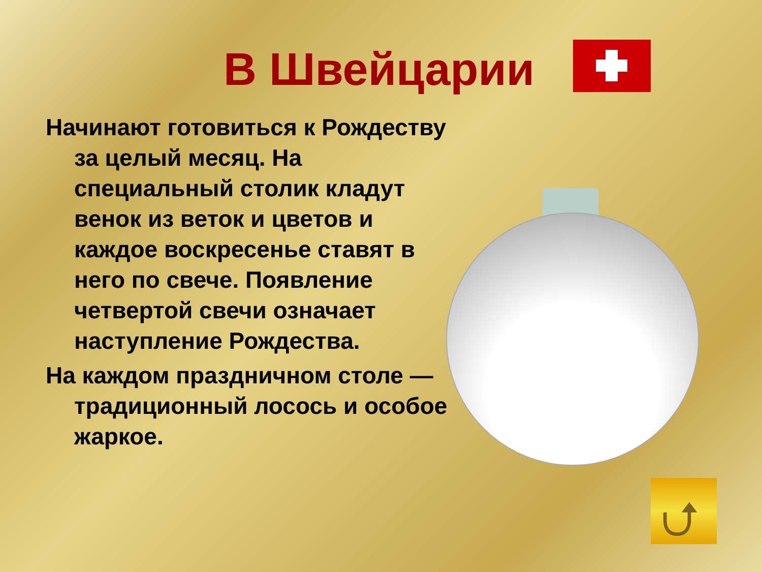В Швейцарии
Начинают готовиться к Рождеству за целый месяц. На специальный столик кладут венок из веток и цветов и каждое воскресенье ставят в него по свече. Появление четвертой свечи означает наступление Рождества.
На каждом праздничном столе — традиционный лосось и особое жаркое.
⮍